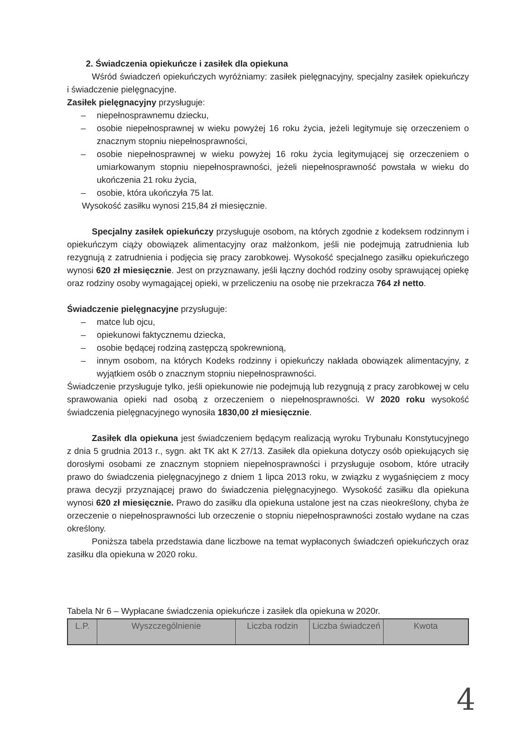2. Świadczenia opiekuńcze i zasiłek dla opiekuna
Wśród świadczeń opiekuńczych wyróżniamy: zasiłek pielęgnacyjny, specjalny zasiłek opiekuńczy i świadczenie pielęgnacyjne.
Zasiłek pielęgnacyjny przysługuje:
– niepełnosprawnemu dziecku,
– osobie niepełnosprawnej w wieku powyżej 16 roku życia, jeżeli legitymuje się orzeczeniem o znacznym stopniu niepełnosprawności,
– osobie niepełnosprawnej w wieku powyżej 16 roku życia legitymującej się orzeczeniem o umiarkowanym stopniu niepełnosprawności, jeżeli niepełnosprawność powstała w wieku do ukończenia 21 roku życia,
– osobie, która ukończyła 75 lat.
Wysokość zasiłku wynosi 215,84 zł miesięcznie.
Specjalny zasiłek opiekuńczy przysługuje osobom, na których zgodnie z kodeksem rodzinnym i opiekuńczym ciąży obowiązek alimentacyjny oraz małżonkom, jeśli nie podejmują zatrudnienia lub rezygnują z zatrudnienia i podjęcia się pracy zarobkowej. Wysokość specjalnego zasiłku opiekuńczego wynosi 620 zł miesięcznie. Jest on przyznawany, jeśli łączny dochód rodziny osoby sprawującej opiekę oraz rodziny osoby wymagającej opieki, w przeliczeniu na osobę nie przekracza 764 zł netto.
Świadczenie pielęgnacyjne przysługuje:
– matce lub ojcu,
– opiekunowi faktycznemu dziecka,
– osobie będącej rodziną zastępczą spokrewnioną,
– innym osobom, na których Kodeks rodzinny i opiekuńczy nakłada obowiązek alimentacyjny, z wyjątkiem osób o znacznym stopniu niepełnosprawności.
Świadczenie przysługuje tylko, jeśli opiekunowie nie podejmują lub rezygnują z pracy zarobkowej w celu sprawowania opieki nad osobą z orzeczeniem o niepełnosprawności. W 2020 roku wysokość świadczenia pielęgnacyjnego wynosiła 1830,00 zł miesięcznie.
Zasiłek dla opiekuna jest świadczeniem będącym realizacją wyroku Trybunału Konstytucyjnego z dnia 5 grudnia 2013 r., sygn. akt TK akt K 27/13. Zasiłek dla opiekuna dotyczy osób opiekujących się dorosłymi osobami ze znacznym stopniem niepełnosprawności i przysługuje osobom, które utraciły prawo do świadczenia pielęgnacyjnego z dniem 1 lipca 2013 roku, w związku z wygaśnięciem z mocy prawa decyzji przyznającej prawo do świadczenia pielęgnacyjnego. Wysokość zasiłku dla opiekuna wynosi 620 zł miesięcznie. Prawo do zasiłku dla opiekuna ustalone jest na czas nieokreślony, chyba że orzeczenie o niepełnosprawności lub orzeczenie o stopniu niepełnosprawności zostało wydane na czas określony.
Poniższa tabela przedstawia dane liczbowe na temat wypłaconych świadczeń opiekuńczych oraz zasiłku dla opiekuna w 2020 roku.
Tabela Nr 6 – Wypłacane świadczenia opiekuńcze i zasiłek dla opiekuna w 2020r.
| L.P. | Wyszczególnienie | Liczba rodzin | Liczba świadczeń | Kwota |
4